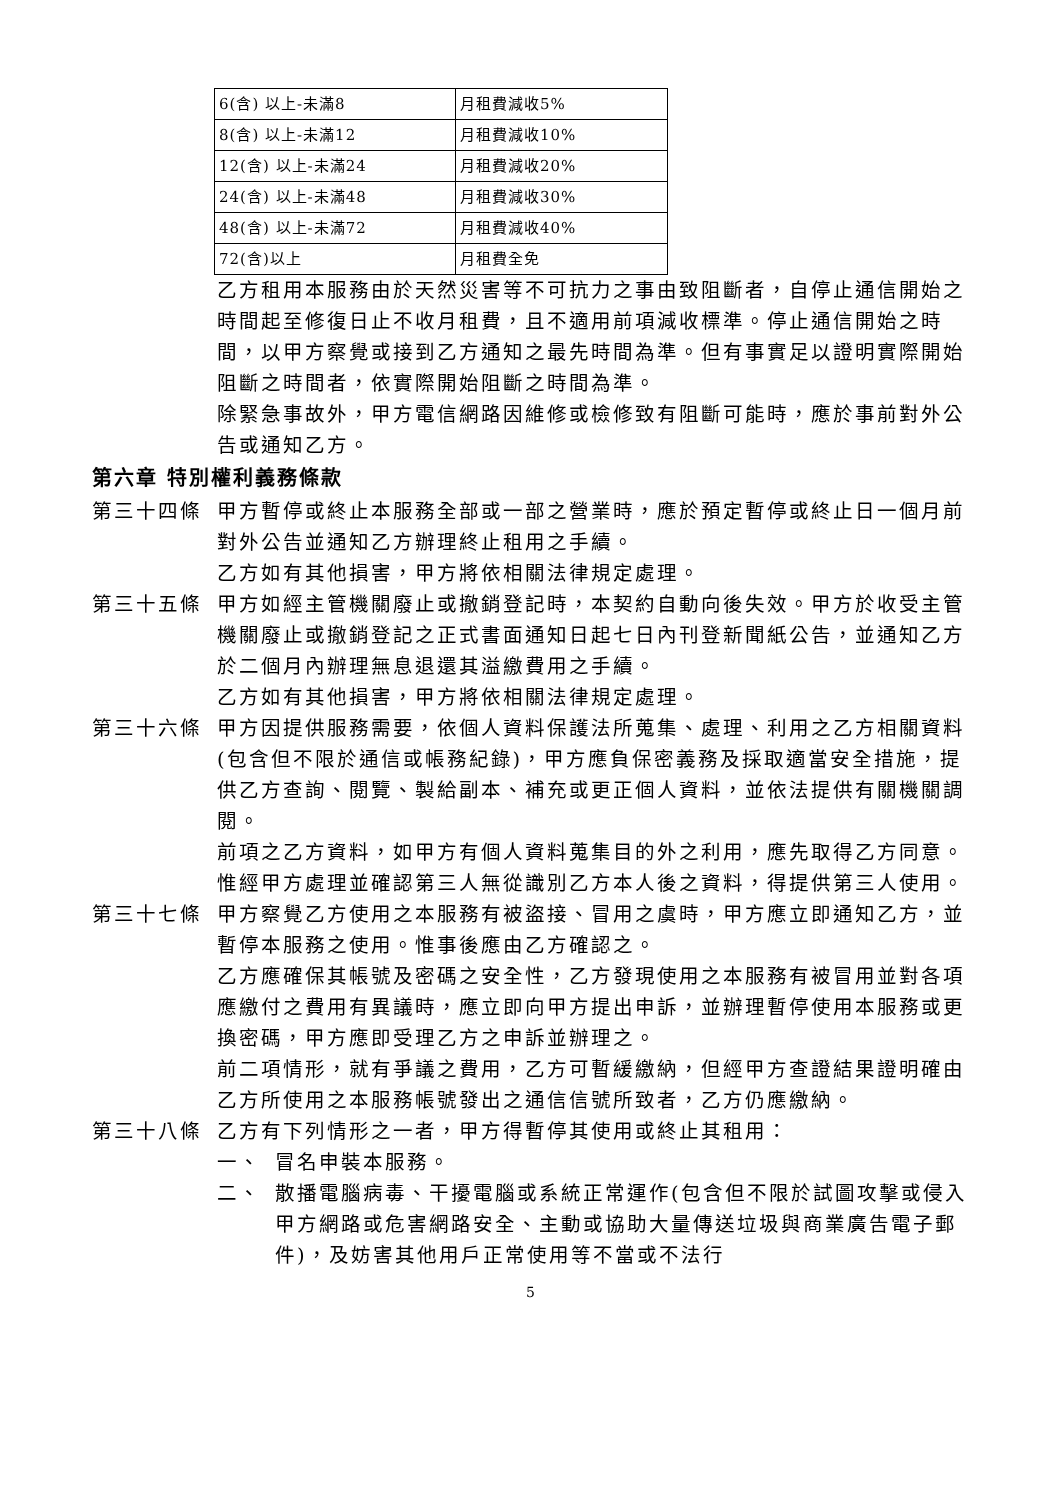| 6(含) 以上-未滿8 | 月租費減收5% |
| 8(含) 以上-未滿12 | 月租費減收10% |
| 12(含) 以上-未滿24 | 月租費減收20% |
| 24(含) 以上-未滿48 | 月租費減收30% |
| 48(含) 以上-未滿72 | 月租費減收40% |
| 72(含)以上 | 月租費全免 |
乙方租用本服務由於天然災害等不可抗力之事由致阻斷者，自停止通信開始之時間起至修復日止不收月租費，且不適用前項減收標準。停止通信開始之時間，以甲方察覺或接到乙方通知之最先時間為準。但有事實足以證明實際開始阻斷之時間者，依實際開始阻斷之時間為準。
除緊急事故外，甲方電信網路因維修或檢修致有阻斷可能時，應於事前對外公告或通知乙方。
第六章 特別權利義務條款
第三十四條 甲方暫停或終止本服務全部或一部之營業時，應於預定暫停或終止日一個月前對外公告並通知乙方辦理終止租用之手續。
乙方如有其他損害，甲方將依相關法律規定處理。
第三十五條 甲方如經主管機關廢止或撤銷登記時，本契約自動向後失效。甲方於收受主管機關廢止或撤銷登記之正式書面通知日起七日內刊登新聞紙公告，並通知乙方於二個月內辦理無息退還其溢繳費用之手續。
乙方如有其他損害，甲方將依相關法律規定處理。
第三十六條 甲方因提供服務需要，依個人資料保護法所蒐集、處理、利用之乙方相關資料(包含但不限於通信或帳務紀錄)，甲方應負保密義務及採取適當安全措施，提供乙方查詢、閱覽、製給副本、補充或更正個人資料，並依法提供有關機關調閱。
前項之乙方資料，如甲方有個人資料蒐集目的外之利用，應先取得乙方同意。惟經甲方處理並確認第三人無從識別乙方本人後之資料，得提供第三人使用。
第三十七條 甲方察覺乙方使用之本服務有被盜接、冒用之虞時，甲方應立即通知乙方，並暫停本服務之使用。惟事後應由乙方確認之。
乙方應確保其帳號及密碼之安全性，乙方發現使用之本服務有被冒用並對各項應繳付之費用有異議時，應立即向甲方提出申訴，並辦理暫停使用本服務或更換密碼，甲方應即受理乙方之申訴並辦理之。
前二項情形，就有爭議之費用，乙方可暫緩繳納，但經甲方查證結果證明確由乙方所使用之本服務帳號發出之通信信號所致者，乙方仍應繳納。
第三十八條 乙方有下列情形之一者，甲方得暫停其使用或終止其租用：
一、 冒名申裝本服務。
二、 散播電腦病毒、干擾電腦或系統正常運作(包含但不限於試圖攻擊或侵入甲方網路或危害網路安全、主動或協助大量傳送垃圾與商業廣告電子郵件)，及妨害其他用戶正常使用等不當或不法行
5